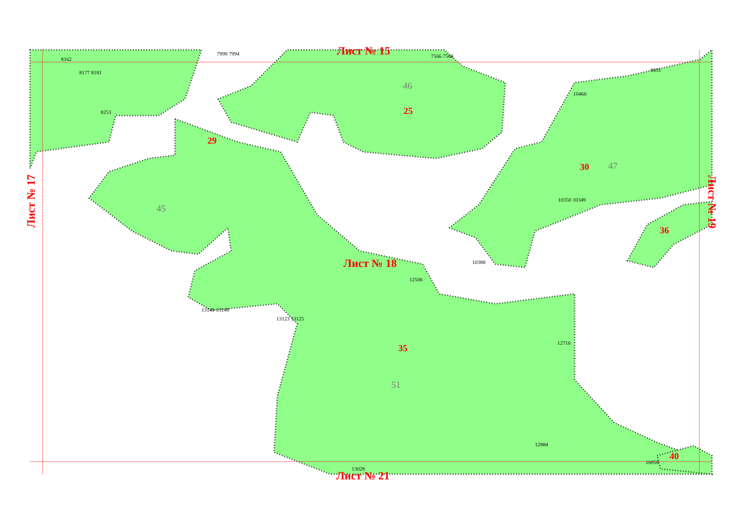Лист № 15
Лист № 18
Лист № 21
Лист № 17
Лист № 19
25
29
30
35
36
40
46
47
45
51
8162
8177 8181
8253
7999 7994
7566 7568
9831
10466
10350 10349
10388
12506
13149 13148
13123 13125
12716
16958
12884
13028